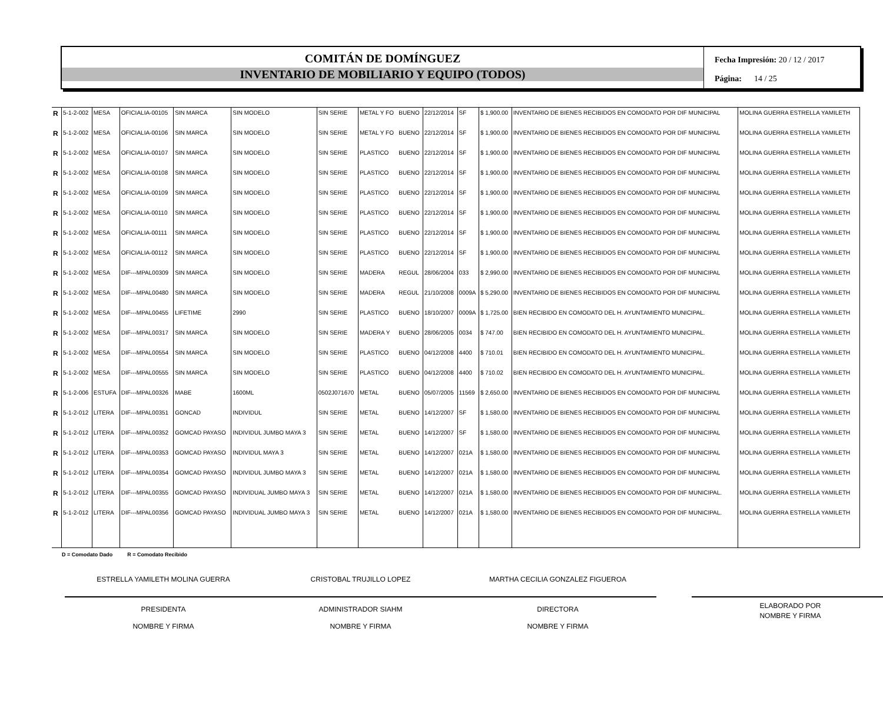COMITÁN DE DOMÍNGUEZ
INVENTARIO DE MOBILIARIO Y EQUIPO (TODOS)
Fecha Impresión: 20 / 12 / 2017
Página: 14 / 25
| R | 5-1-2-002 | MESA | OFICIALIA-00105 | SIN MARCA | SIN MODELO | SIN SERIE | METAL Y FO | BUENO | 22/12/2014 | SF | $ 1,900.00 | INVENTARIO DE BIENES RECIBIDOS EN COMODATO POR DIF MUNICIPAL | MOLINA GUERRA ESTRELLA YAMILETH |
| R | 5-1-2-002 | MESA | OFICIALIA-00106 | SIN MARCA | SIN MODELO | SIN SERIE | METAL Y FO | BUENO | 22/12/2014 | SF | $ 1,900.00 | INVENTARIO DE BIENES RECIBIDOS EN COMODATO POR DIF MUNICIPAL | MOLINA GUERRA ESTRELLA YAMILETH |
| R | 5-1-2-002 | MESA | OFICIALIA-00107 | SIN MARCA | SIN MODELO | SIN SERIE | PLASTICO | BUENO | 22/12/2014 | SF | $ 1,900.00 | INVENTARIO DE BIENES RECIBIDOS EN COMODATO POR DIF MUNICIPAL | MOLINA GUERRA ESTRELLA YAMILETH |
| R | 5-1-2-002 | MESA | OFICIALIA-00108 | SIN MARCA | SIN MODELO | SIN SERIE | PLASTICO | BUENO | 22/12/2014 | SF | $ 1,900.00 | INVENTARIO DE BIENES RECIBIDOS EN COMODATO POR DIF MUNICIPAL | MOLINA GUERRA ESTRELLA YAMILETH |
| R | 5-1-2-002 | MESA | OFICIALIA-00109 | SIN MARCA | SIN MODELO | SIN SERIE | PLASTICO | BUENO | 22/12/2014 | SF | $ 1,900.00 | INVENTARIO DE BIENES RECIBIDOS EN COMODATO POR DIF MUNICIPAL | MOLINA GUERRA ESTRELLA YAMILETH |
| R | 5-1-2-002 | MESA | OFICIALIA-00110 | SIN MARCA | SIN MODELO | SIN SERIE | PLASTICO | BUENO | 22/12/2014 | SF | $ 1,900.00 | INVENTARIO DE BIENES RECIBIDOS EN COMODATO POR DIF MUNICIPAL | MOLINA GUERRA ESTRELLA YAMILETH |
| R | 5-1-2-002 | MESA | OFICIALIA-00111 | SIN MARCA | SIN MODELO | SIN SERIE | PLASTICO | BUENO | 22/12/2014 | SF | $ 1,900.00 | INVENTARIO DE BIENES RECIBIDOS EN COMODATO POR DIF MUNICIPAL | MOLINA GUERRA ESTRELLA YAMILETH |
| R | 5-1-2-002 | MESA | OFICIALIA-00112 | SIN MARCA | SIN MODELO | SIN SERIE | PLASTICO | BUENO | 22/12/2014 | SF | $ 1,900.00 | INVENTARIO DE BIENES RECIBIDOS EN COMODATO POR DIF MUNICIPAL | MOLINA GUERRA ESTRELLA YAMILETH |
| R | 5-1-2-002 | MESA | DIF---MPAL00309 | SIN MARCA | SIN MODELO | SIN SERIE | MADERA | REGUL | 28/06/2004 | 033 | $ 2,990.00 | INVENTARIO DE BIENES RECIBIDOS EN COMODATO POR DIF MUNICIPAL | MOLINA GUERRA ESTRELLA YAMILETH |
| R | 5-1-2-002 | MESA | DIF---MPAL00480 | SIN MARCA | SIN MODELO | SIN SERIE | MADERA | REGUL | 21/10/2008 | 0009A | $ 5,290.00 | INVENTARIO DE BIENES RECIBIDOS EN COMODATO POR DIF MUNICIPAL | MOLINA GUERRA ESTRELLA YAMILETH |
| R | 5-1-2-002 | MESA | DIF---MPAL00455 | LIFETIME | 2990 | SIN SERIE | PLASTICO | BUENO | 18/10/2007 | 0009A | $ 1,725.00 | BIEN RECIBIDO EN COMODATO DEL H. AYUNTAMIENTO MUNICIPAL. | MOLINA GUERRA ESTRELLA YAMILETH |
| R | 5-1-2-002 | MESA | DIF---MPAL00317 | SIN MARCA | SIN MODELO | SIN SERIE | MADERA Y | BUENO | 28/06/2005 | 0034 | $ 747.00 | BIEN RECIBIDO EN COMODATO DEL H. AYUNTAMIENTO MUNICIPAL. | MOLINA GUERRA ESTRELLA YAMILETH |
| R | 5-1-2-002 | MESA | DIF---MPAL00554 | SIN MARCA | SIN MODELO | SIN SERIE | PLASTICO | BUENO | 04/12/2008 | 4400 | $ 710.01 | BIEN RECIBIDO EN COMODATO DEL H. AYUNTAMIENTO MUNICIPAL. | MOLINA GUERRA ESTRELLA YAMILETH |
| R | 5-1-2-002 | MESA | DIF---MPAL00555 | SIN MARCA | SIN MODELO | SIN SERIE | PLASTICO | BUENO | 04/12/2008 | 4400 | $ 710.02 | BIEN RECIBIDO EN COMODATO DEL H. AYUNTAMIENTO MUNICIPAL. | MOLINA GUERRA ESTRELLA YAMILETH |
| R | 5-1-2-006 | ESTUFA | DIF---MPAL00326 | MABE | 1600ML | 0502J071670 | METAL | BUENO | 05/07/2005 | 11569 | $ 2,650.00 | INVENTARIO DE BIENES RECIBIDOS EN COMODATO POR DIF MUNICIPAL | MOLINA GUERRA ESTRELLA YAMILETH |
| R | 5-1-2-012 | LITERA | DIF---MPAL00351 | GONCAD | INDIVIDUL | SIN SERIE | METAL | BUENO | 14/12/2007 | SF | $ 1,580.00 | INVENTARIO DE BIENES RECIBIDOS EN COMODATO POR DIF MUNICIPAL | MOLINA GUERRA ESTRELLA YAMILETH |
| R | 5-1-2-012 | LITERA | DIF---MPAL00352 | GOMCAD PAYASO | INDIVIDUL JUMBO MAYA 3 | SIN SERIE | METAL | BUENO | 14/12/2007 | SF | $ 1,580.00 | INVENTARIO DE BIENES RECIBIDOS EN COMODATO POR DIF MUNICIPAL | MOLINA GUERRA ESTRELLA YAMILETH |
| R | 5-1-2-012 | LITERA | DIF---MPAL00353 | GOMCAD PAYASO | INDIVIDUL MAYA 3 | SIN SERIE | METAL | BUENO | 14/12/2007 | 021A | $ 1,580.00 | INVENTARIO DE BIENES RECIBIDOS EN COMODATO POR DIF MUNICIPAL | MOLINA GUERRA ESTRELLA YAMILETH |
| R | 5-1-2-012 | LITERA | DIF---MPAL00354 | GOMCAD PAYASO | INDIVIDUL JUMBO MAYA 3 | SIN SERIE | METAL | BUENO | 14/12/2007 | 021A | $ 1,580.00 | INVENTARIO DE BIENES RECIBIDOS EN COMODATO POR DIF MUNICIPAL | MOLINA GUERRA ESTRELLA YAMILETH |
| R | 5-1-2-012 | LITERA | DIF---MPAL00355 | GOMCAD PAYASO | INDIVIDUAL JUMBO MAYA 3 | SIN SERIE | METAL | BUENO | 14/12/2007 | 021A | $ 1,580.00 | INVENTARIO DE BIENES RECIBIDOS EN COMODATO POR DIF MUNICIPAL. | MOLINA GUERRA ESTRELLA YAMILETH |
| R | 5-1-2-012 | LITERA | DIF---MPAL00356 | GOMCAD PAYASO | INDIVIDUAL JUMBO MAYA 3 | SIN SERIE | METAL | BUENO | 14/12/2007 | 021A | $ 1,580.00 | INVENTARIO DE BIENES RECIBIDOS EN COMODATO POR DIF MUNICIPAL. | MOLINA GUERRA ESTRELLA YAMILETH |
D = Comodato Dado R = Comodato Recibido
ESTRELLA YAMILETH MOLINA GUERRA
PRESIDENTA
NOMBRE Y FIRMA
CRISTOBAL TRUJILLO LOPEZ
ADMINISTRADOR SIAHM
NOMBRE Y FIRMA
MARTHA CECILIA GONZALEZ FIGUEROA
DIRECTORA
NOMBRE Y FIRMA
ELABORADO POR
NOMBRE Y FIRMA